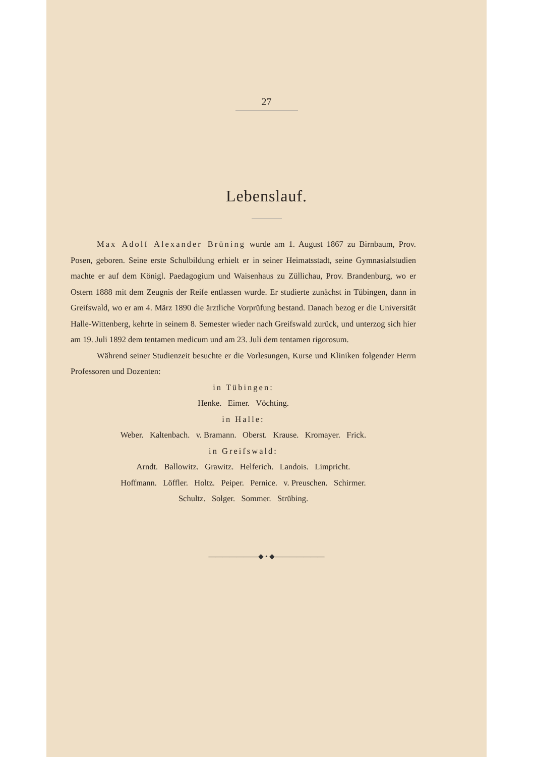27
Lebenslauf.
Max Adolf Alexander Brüning wurde am 1. August 1867 zu Birnbaum, Prov. Posen, geboren. Seine erste Schulbildung erhielt er in seiner Heimatsstadt, seine Gymnasialstudien machte er auf dem Königl. Paedagogium und Waisenhaus zu Züllichau, Prov. Brandenburg, wo er Ostern 1888 mit dem Zeugnis der Reife entlassen wurde. Er studierte zunächst in Tübingen, dann in Greifswald, wo er am 4. März 1890 die ärztliche Vorprüfung bestand. Danach bezog er die Universität Halle-Wittenberg, kehrte in seinem 8. Semester wieder nach Greifswald zurück, und unterzog sich hier am 19. Juli 1892 dem tentamen medicum und am 23. Juli dem tentamen rigorosum.
Während seiner Studienzeit besuchte er die Vorlesungen, Kurse und Kliniken folgender Herrn Professoren und Dozenten:
in Tübingen:
Henke. Eimer. Vöchting.
in Halle:
Weber. Kaltenbach. v. Bramann. Oberst. Krause. Kromayer. Frick.
in Greifswald:
Arndt. Ballowitz. Grawitz. Helferich. Landois. Limpricht.
Hoffmann. Löffler. Holtz. Peiper. Pernice. v. Preuschen. Schirmer.
Schultz. Solger. Sommer. Strübing.
———————◆ • ◆———————